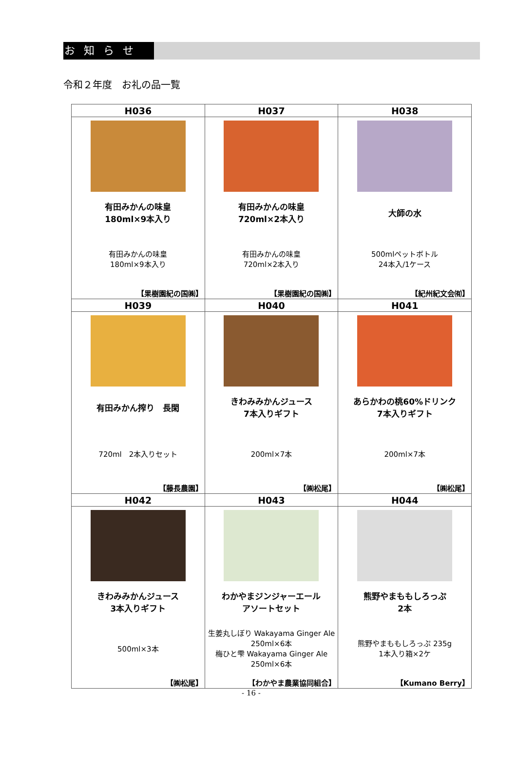お知らせ
令和２年度　お礼の品一覧
| H036 | H037 | H038 |
| --- | --- | --- |
| 有田みかんの味皇 180ml×9本入り 有田みかんの味皇 180ml×9本入り 【果樹園紀の国㈱】 | 有田みかんの味皇 720ml×2本入り 有田みかんの味皇 720ml×2本入り 【果樹園紀の国㈱】 | 大師の水 500mlペットボトル 24本入/1ケース 【紀州紀文会㈲】 |
| H039 | H040 | H041 |
| 有田みかん搾り 長閑 720ml 2本入りセット 【藤長農園】 | きわみみかんジュース 7本入りギフト 200ml×7本 【㈱松尾】 | あらかわの桃60%ドリンク 7本入りギフト 200ml×7本 【㈱松尾】 |
| H042 | H043 | H044 |
| きわみみかんジュース 3本入りギフト 500ml×3本 【㈱松尾】 | わかやまジンジャーエール アソートセット 生姜丸しぼり Wakayama Ginger Ale 250ml×6本 梅ひと雫 Wakayama Ginger Ale 250ml×6本 【わかやま農業協同組合】 | 熊野やまももしろっぷ 2本 熊野やまももしろっぷ 235g 1本入り箱×2ケ 【Kumano Berry】 |
- 16 -